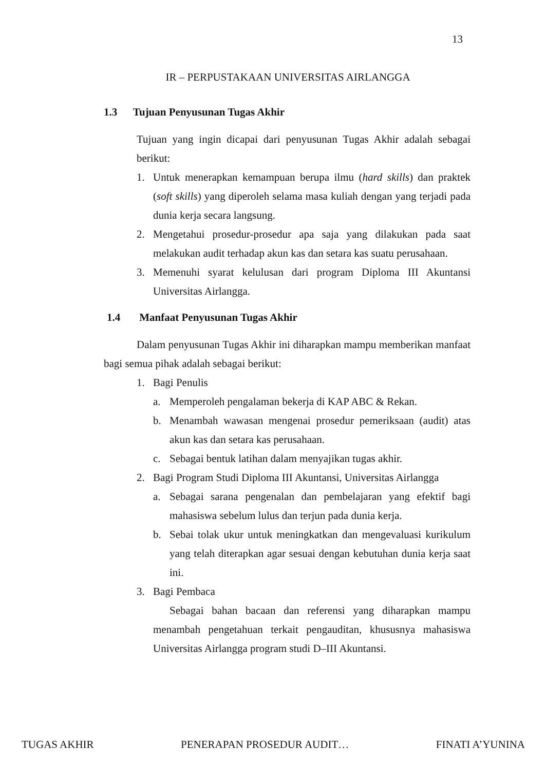13
IR – PERPUSTAKAAN UNIVERSITAS AIRLANGGA
1.3 Tujuan Penyusunan Tugas Akhir
Tujuan yang ingin dicapai dari penyusunan Tugas Akhir adalah sebagai berikut:
1. Untuk menerapkan kemampuan berupa ilmu (hard skills) dan praktek (soft skills) yang diperoleh selama masa kuliah dengan yang terjadi pada dunia kerja secara langsung.
2. Mengetahui prosedur-prosedur apa saja yang dilakukan pada saat melakukan audit terhadap akun kas dan setara kas suatu perusahaan.
3. Memenuhi syarat kelulusan dari program Diploma III Akuntansi Universitas Airlangga.
1.4 Manfaat Penyusunan Tugas Akhir
Dalam penyusunan Tugas Akhir ini diharapkan mampu memberikan manfaat bagi semua pihak adalah sebagai berikut:
1. Bagi Penulis
a. Memperoleh pengalaman bekerja di KAP ABC & Rekan.
b. Menambah wawasan mengenai prosedur pemeriksaan (audit) atas akun kas dan setara kas perusahaan.
c. Sebagai bentuk latihan dalam menyajikan tugas akhir.
2. Bagi Program Studi Diploma III Akuntansi, Universitas Airlangga
a. Sebagai sarana pengenalan dan pembelajaran yang efektif bagi mahasiswa sebelum lulus dan terjun pada dunia kerja.
b. Sebai tolak ukur untuk meningkatkan dan mengevaluasi kurikulum yang telah diterapkan agar sesuai dengan kebutuhan dunia kerja saat ini.
3. Bagi Pembaca
Sebagai bahan bacaan dan referensi yang diharapkan mampu menambah pengetahuan terkait pengauditan, khususnya mahasiswa Universitas Airlangga program studi D–III Akuntansi.
TUGAS AKHIR PENERAPAN PROSEDUR AUDIT… FINATI A’YUNINA